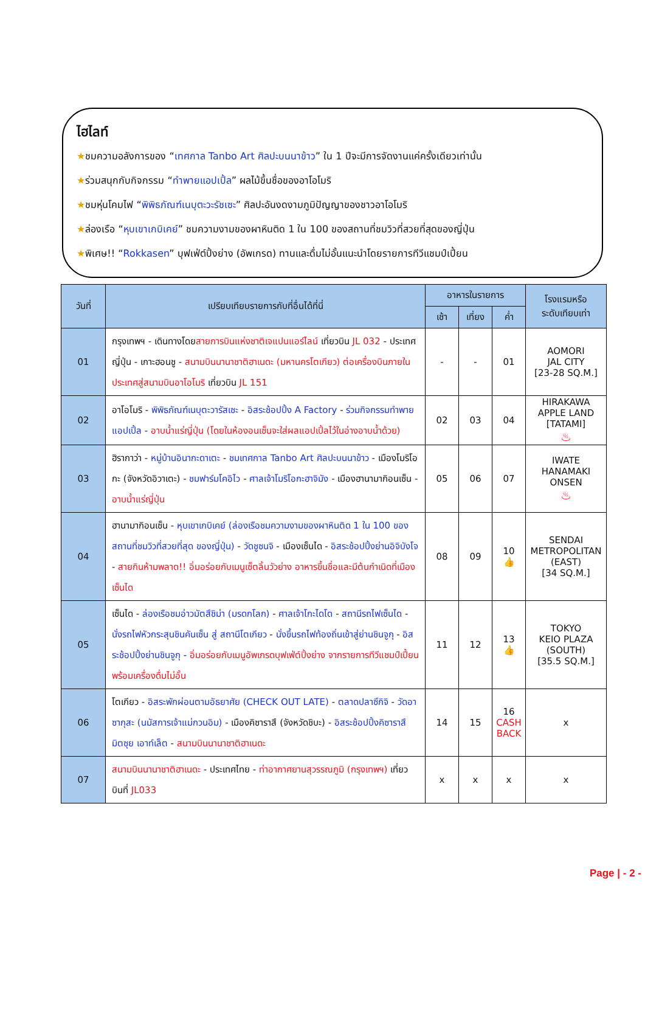ไฮไลท์
★ชมความอลังการของ “เทศกาล Tanbo Art ศิลปะบนนาข้าว” ใน 1 ปีจะมีการจัดงานแค่ครั้งเดียวเท่านั้น
★ร่วมสนุกกับกิจกรรม “ทำพายแอปเปิ้ล” ผลไม้ขึ้นชื่อของอาโอโมริ
★ชมหุ่นโคมไฟ “พิพิธภัณฑ์เนบุตะวะรัชเซะ” ศิลปะอันงดงามภูมิปัญญาของชาวอาโอโมริ
★ล่องเรือ “หุบเขาเกบิเคย์” ชมความงามของผาหินติด 1 ใน 100 ของสถานที่ชมวิวที่สวยที่สุดของญี่ปุ่น
★พิเศษ!! “Rokkasen” บุฟเฟ่ต์ปิ้งย่าง (อัพเกรด) ทานและดื่มไม่อั้นแนะนำโดยรายการทีวีแชมป์เปี้ยน
| วันที่ | เปรียบเทียบรายการกับที่อื่นได้ที่นี่ | อาหารในรายการ | | | โรงแรมหรือ ระดับเทียบเท่า |
| --- | --- | --- | --- | --- | --- |
| | | เช้า | เที่ยง | ค่ำ | |
| 01 | กรุงเทพฯ - เดินทางโดย สายการบินแห่งชาติเจแปนแอร์ไลน์ เที่ยวบิน JL 032 - ประเทศญี่ปุ่น - เกาะฮอนชู - สนามบินนานาชาติฮาเนดะ (มหานครโตเกียว) ต่อเครื่องบินภายในประเทศสู่สนามบินอาโอโมริ เที่ยวบิน JL 151 | - | - | 01 | AOMORI JAL CITY [23-28 SQ.M.] |
| 02 | อาโอโมริ - พิพิธภัณฑ์เนบุตะวารัสเซะ - อิสระช้อปปิ้ง A Factory - ร่วมกิจกรรมทำพายแอปเปิ้ล - อาบน้ำแร่ญี่ปุ่น (โดยในห้องอนเซ็นจะใส่ผลแอปเปิ้ลไว้ในอ่างอาบน้ำด้วย) | 02 | 03 | 04 | HIRAKAWA APPLE LAND [TATAMI] ♨ |
| 03 | ฮิรากาว่า - หมู่บ้านอินากะดาเตะ - ชมเทศกาล Tanbo Art ศิลปะบนนาข้าว - เมืองโมริโอกะ (จังหวัดอิวาเตะ) - ชมฟาร์มโคอิไว - ศาลเจ้าโมริโอกะฮาจิมัง - เมืองฮานามากิอนเซ็น - อาบน้ำแร่ญี่ปุ่น | 05 | 06 | 07 | IWATE HANAMAKI ONSEN ♨ |
| 04 | ฮานามากิอนเซ็น - หุบเขาเกบิเคย์ (ล่องเรือชมความงามของผาหินติด 1 ใน 100 ของสถานที่ชมวิวที่สวยที่สุด ของญี่ปุ่น) - วัดชูซนจิ - เมืองเซ็นได - อิสระช้อปปิ้งย่านอิจิบังโจ - สายกินห้ามพลาด!! อิ่มอร่อยกับเมนูเซ็ตลิ้นวัวย่าง อาหารขึ้นชื่อและมีต้นกำเนิดที่เมืองเซ็นได | 08 | 09 | 10 👍 | SENDAI METROPOLITAN (EAST) [34 SQ.M.] |
| 05 | เซ็นได - ล่องเรือชมอ่าวมัตสึชิม่า (มรดกโลก) - ศาลเจ้าโกะไดโด - สถานีรถไฟเซ็นได - นั่งรถไฟหัวกระสุนชินคันเซ็น สู่ สถานีโตเกียว - นั่งขึ้นรถไฟท้องถิ่นเข้าสู่ย่านชินจูกุ - อิสระช้อปปิ้งย่านชินจูกุ - อิ่มอร่อยกับเมนูอัพเกรดบุฟเฟ่ต์ปิ้งย่าง จากรายการทีวีแชมป์เปี้ยน พร้อมเครื่องดื่มไม่อั้น | 11 | 12 | 13 👍 | TOKYO KEIO PLAZA (SOUTH) [35.5 SQ.M.] |
| 06 | โตเกียว - อิสระพักผ่อนตามอัธยาศัย (CHECK OUT LATE) - ตลาดปลาซึกิจิ - วัดอาซากุสะ (นมัสการเจ้าแม่กวนอิม) - เมืองคิซาราสึ (จังหวัดชิบะ) - อิสระช้อปปิ้งคิซาราสึ มิตซุย เอาท์เล็ต - สนามบินนานาชาติฮาเนดะ | 14 | 15 | 16 CASH BACK | x |
| 07 | สนามบินนานาชาติฮาเนดะ - ประเทศไทย - ท่าอากาศยานสุวรรณภูมิ (กรุงเทพฯ) เที่ยวบินที่ JL033 | x | x | x | x |
Page | - 2 -